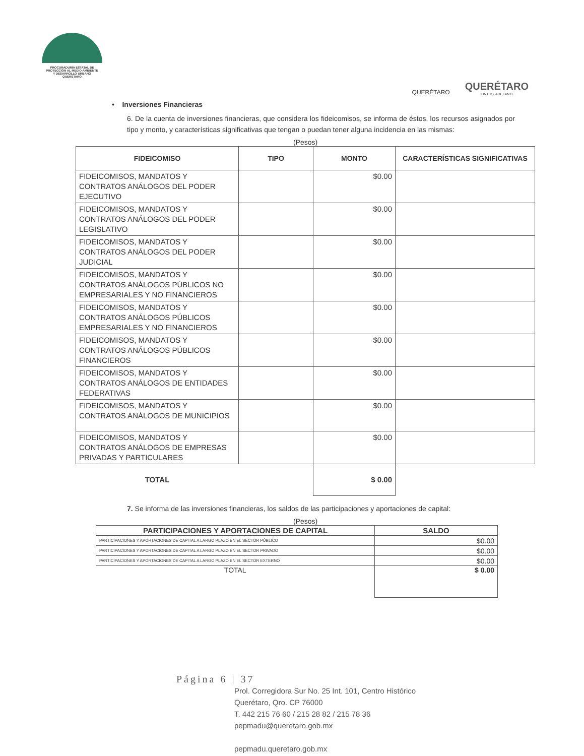PROCURADURÍA ESTATAL DE
PROTECCIÓN AL MEDIO AMBIENTE
Y DESARROLLO URBANO
QUERÉTARO
QUERÉTARO
QUERÉTARO
JUNTOS, ADELANTE
• Inversiones Financieras
6. De la cuenta de inversiones financieras, que considera los fideicomisos, se informa de éstos, los recursos asignados por tipo y monto, y características significativas que tengan o puedan tener alguna incidencia en las mismas:
(Pesos)
| FIDEICOMISO | TIPO | MONTO | CARACTERÍSTICAS SIGNIFICATIVAS |
| --- | --- | --- | --- |
| FIDEICOMISOS, MANDATOS Y CONTRATOS ANÁLOGOS DEL PODER EJECUTIVO | | $0.00 | |
| FIDEICOMISOS, MANDATOS Y CONTRATOS ANÁLOGOS DEL PODER LEGISLATIVO | | $0.00 | |
| FIDEICOMISOS, MANDATOS Y CONTRATOS ANÁLOGOS DEL PODER JUDICIAL | | $0.00 | |
| FIDEICOMISOS, MANDATOS Y CONTRATOS ANÁLOGOS PÚBLICOS NO EMPRESARIALES Y NO FINANCIEROS | | $0.00 | |
| FIDEICOMISOS, MANDATOS Y CONTRATOS ANÁLOGOS PÚBLICOS EMPRESARIALES Y NO FINANCIEROS | | $0.00 | |
| FIDEICOMISOS, MANDATOS Y CONTRATOS ANÁLOGOS PÚBLICOS FINANCIEROS | | $0.00 | |
| FIDEICOMISOS, MANDATOS Y CONTRATOS ANÁLOGOS DE ENTIDADES FEDERATIVAS | | $0.00 | |
| FIDEICOMISOS, MANDATOS Y CONTRATOS ANÁLOGOS DE MUNICIPIOS | | $0.00 | |
| FIDEICOMISOS, MANDATOS Y CONTRATOS ANÁLOGOS DE EMPRESAS PRIVADAS Y PARTICULARES | | $0.00 | |
| TOTAL | | $ 0.00 | |
7. Se informa de las inversiones financieras, los saldos de las participaciones y aportaciones de capital:
(Pesos)
| PARTICIPACIONES Y APORTACIONES DE CAPITAL | SALDO |
| --- | --- |
| PARTICIPACIONES Y APORTACIONES DE CAPITAL A LARGO PLAZO EN EL SECTOR PÚBLICO | $0.00 |
| PARTICIPACIONES Y APORTACIONES DE CAPITAL A LARGO PLAZO EN EL SECTOR PRIVADO | $0.00 |
| PARTICIPACIONES Y APORTACIONES DE CAPITAL A LARGO PLAZO EN EL SECTOR EXTERNO | $0.00 |
| TOTAL | $ 0.00 |
Página 6 | 37
Prol. Corregidora Sur No. 25 Int. 101, Centro Histórico
Querétaro, Qro. CP 76000
T. 442 215 76 60 / 215 28 82 / 215 78 36
pepmadu@queretaro.gob.mx
pepmadu.queretaro.gob.mx